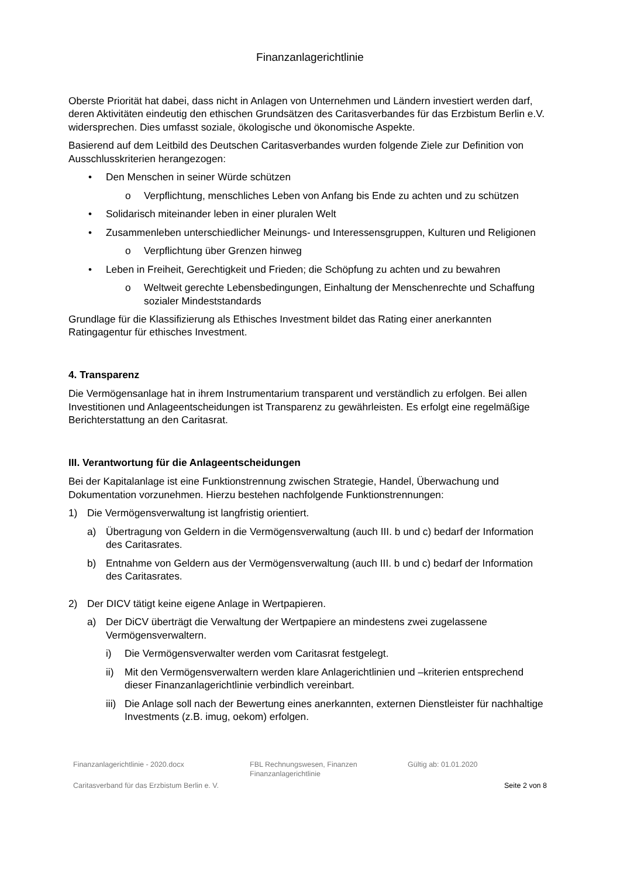Finanzanlagerichtlinie
Oberste Priorität hat dabei, dass nicht in Anlagen von Unternehmen und Ländern investiert werden darf, deren Aktivitäten eindeutig den ethischen Grundsätzen des Caritasverbandes für das Erzbistum Berlin e.V. widersprechen. Dies umfasst soziale, ökologische und ökonomische Aspekte.
Basierend auf dem Leitbild des Deutschen Caritasverbandes wurden folgende Ziele zur Definition von Ausschlusskriterien herangezogen:
• Den Menschen in seiner Würde schützen
o Verpflichtung, menschliches Leben von Anfang bis Ende zu achten und zu schützen
• Solidarisch miteinander leben in einer pluralen Welt
• Zusammenleben unterschiedlicher Meinungs- und Interessensgruppen, Kulturen und Religionen
o Verpflichtung über Grenzen hinweg
• Leben in Freiheit, Gerechtigkeit und Frieden; die Schöpfung zu achten und zu bewahren
o Weltweit gerechte Lebensbedingungen, Einhaltung der Menschenrechte und Schaffung sozialer Mindeststandards
Grundlage für die Klassifizierung als Ethisches Investment bildet das Rating einer anerkannten Ratingagentur für ethisches Investment.
4. Transparenz
Die Vermögensanlage hat in ihrem Instrumentarium transparent und verständlich zu erfolgen. Bei allen Investitionen und Anlageentscheidungen ist Transparenz zu gewährleisten. Es erfolgt eine regelmäßige Berichterstattung an den Caritasrat.
III. Verantwortung für die Anlageentscheidungen
Bei der Kapitalanlage ist eine Funktionstrennung zwischen Strategie, Handel, Überwachung und Dokumentation vorzunehmen. Hierzu bestehen nachfolgende Funktionstrennungen:
1) Die Vermögensverwaltung ist langfristig orientiert.
a) Übertragung von Geldern in die Vermögensverwaltung (auch III. b und c) bedarf der Information des Caritasrates.
b) Entnahme von Geldern aus der Vermögensverwaltung (auch III. b und c) bedarf der Information des Caritasrates.
2) Der DICV tätigt keine eigene Anlage in Wertpapieren.
a) Der DiCV überträgt die Verwaltung der Wertpapiere an mindestens zwei zugelassene Vermögensverwaltern.
i) Die Vermögensverwalter werden vom Caritasrat festgelegt.
ii) Mit den Vermögensverwaltern werden klare Anlagerichtlinien und –kriterien entsprechend dieser Finanzanlagerichtlinie verbindlich vereinbart.
iii) Die Anlage soll nach der Bewertung eines anerkannten, externen Dienstleister für nachhaltige Investments (z.B. imug, oekom) erfolgen.
Finanzanlagerichtlinie - 2020.docx FBL Rechnungswesen, Finanzen
Finanzanlagerichtlinie Gültig ab: 01.01.2020
Caritasverband für das Erzbistum Berlin e. V. Seite 2 von 8